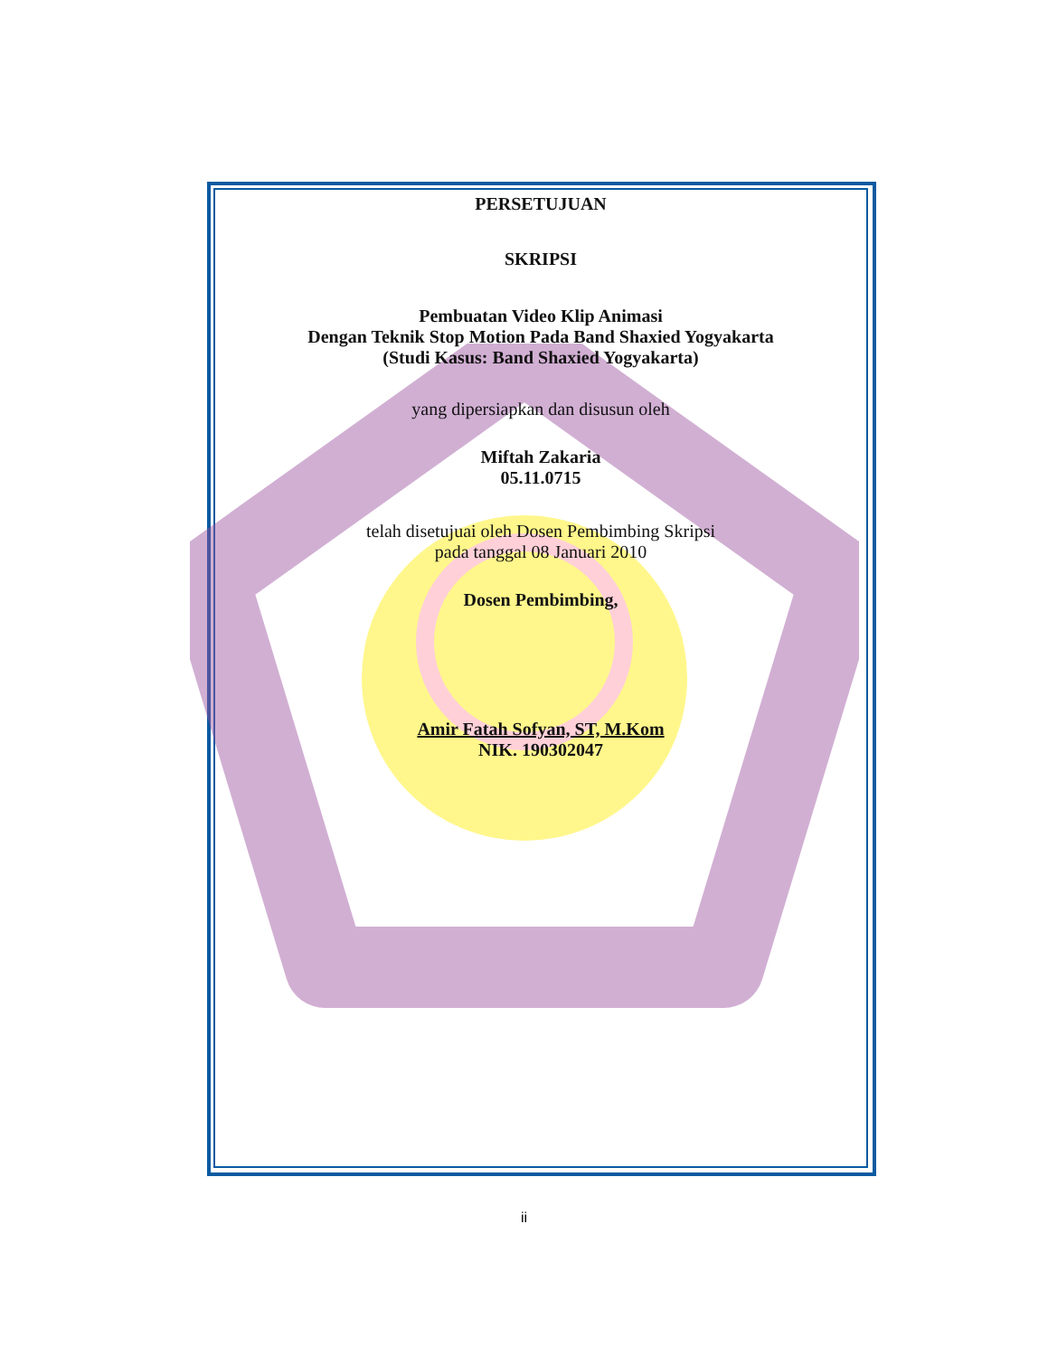PERSETUJUAN
SKRIPSI
Pembuatan Video Klip Animasi
Dengan Teknik Stop Motion Pada Band Shaxied Yogyakarta
(Studi Kasus: Band Shaxied Yogyakarta)
yang dipersiapkan dan disusun oleh
Miftah Zakaria
05.11.0715
telah disetujuai oleh Dosen Pembimbing Skripsi
pada tanggal 08 Januari 2010
Dosen Pembimbing,
Amir Fatah Sofyan, ST, M.Kom
NIK. 190302047
ii